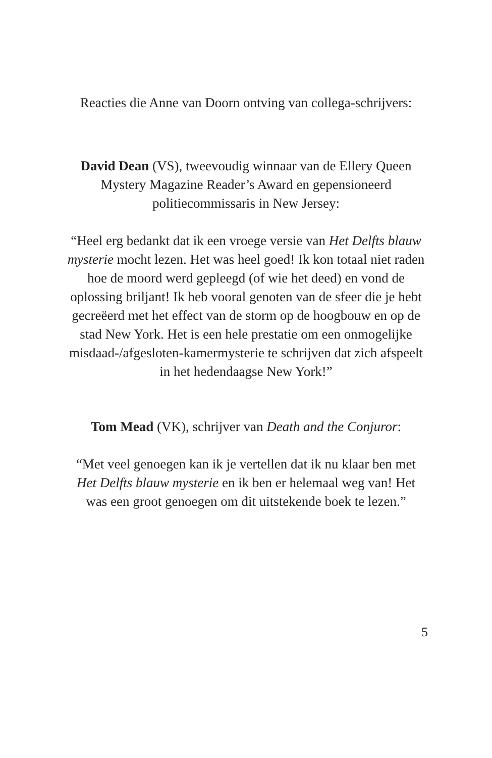Reacties die Anne van Doorn ontving van collega-schrijvers:
David Dean (VS), tweevoudig winnaar van de Ellery Queen Mystery Magazine Reader’s Award en gepensioneerd politiecommissaris in New Jersey:
“Heel erg bedankt dat ik een vroege versie van Het Delfts blauw mysterie mocht lezen. Het was heel goed! Ik kon totaal niet raden hoe de moord werd gepleegd (of wie het deed) en vond de oplossing briljant! Ik heb vooral genoten van de sfeer die je hebt gecreëerd met het effect van de storm op de hoogbouw en op de stad New York. Het is een hele prestatie om een onmogelijke misdaad-/afgesloten-kamermysterie te schrijven dat zich afspeelt in het hedendaagse New York!”
Tom Mead (VK), schrijver van Death and the Conjuror:
“Met veel genoegen kan ik je vertellen dat ik nu klaar ben met Het Delfts blauw mysterie en ik ben er helemaal weg van! Het was een groot genoegen om dit uitstekende boek te lezen.”
5